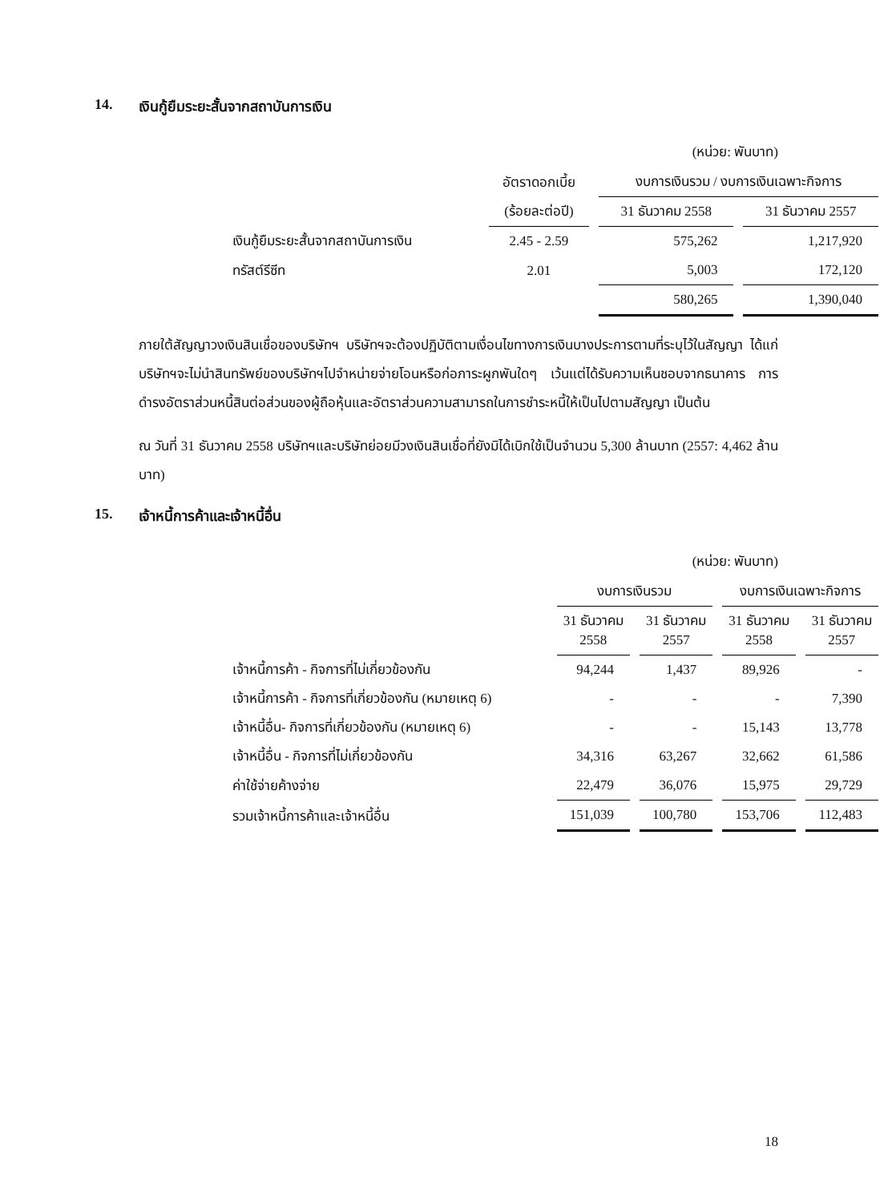14. เงินกู้ยืมระยะสั้นจากสถาบันการเงิน
(หน่วย: พันบาท)
| | อัตราดอกเบี้ย | งบการเงินรวม / งบการเงินเฉพาะกิจการ | |
| --- | --- | --- | --- |
| | (ร้อยละต่อปี) | 31 ธันวาคม 2558 | 31 ธันวาคม 2557 |
| เงินกู้ยืมระยะสั้นจากสถาบันการเงิน | 2.45 - 2.59 | 575,262 | 1,217,920 |
| ทรัสต์รีซีท | 2.01 | 5,003 | 172,120 |
| | | 580,265 | 1,390,040 |
ภายใต้สัญญาวงเงินสินเชื่อของบริษัทฯ บริษัทฯจะต้องปฏิบัติตามเงื่อนไขทางการเงินบางประการตามที่ระบุไว้ในสัญญา ได้แก่ บริษัทฯจะไม่นำสินทรัพย์ของบริษัทฯไปจำหน่ายจ่ายโอนหรือก่อภาระผูกพันใดๆ เว้นแต่ได้รับความเห็นชอบจากธนาคาร การดำรงอัตราส่วนหนี้สินต่อส่วนของผู้ถือหุ้นและอัตราส่วนความสามารถในการชำระหนี้ให้เป็นไปตามสัญญา เป็นต้น
ณ วันที่ 31 ธันวาคม 2558 บริษัทฯและบริษัทย่อยมีวงเงินสินเชื่อที่ยังมิได้เบิกใช้เป็นจำนวน 5,300 ล้านบาท (2557: 4,462 ล้านบาท)
15. เจ้าหนี้การค้าและเจ้าหนี้อื่น
(หน่วย: พันบาท)
| | งบการเงินรวม | | งบการเงินเฉพาะกิจการ | |
| --- | --- | --- | --- | --- |
| | 31 ธันวาคม 2558 | 31 ธันวาคม 2557 | 31 ธันวาคม 2558 | 31 ธันวาคม 2557 |
| เจ้าหนี้การค้า - กิจการที่ไม่เกี่ยวข้องกัน | 94,244 | 1,437 | 89,926 | - |
| เจ้าหนี้การค้า - กิจการที่เกี่ยวข้องกัน (หมายเหตุ 6) | - | - | - | 7,390 |
| เจ้าหนี้อื่น- กิจการที่เกี่ยวข้องกัน (หมายเหตุ 6) | - | - | 15,143 | 13,778 |
| เจ้าหนี้อื่น - กิจการที่ไม่เกี่ยวข้องกัน | 34,316 | 63,267 | 32,662 | 61,586 |
| ค่าใช้จ่ายค้างจ่าย | 22,479 | 36,076 | 15,975 | 29,729 |
| รวมเจ้าหนี้การค้าและเจ้าหนี้อื่น | 151,039 | 100,780 | 153,706 | 112,483 |
18